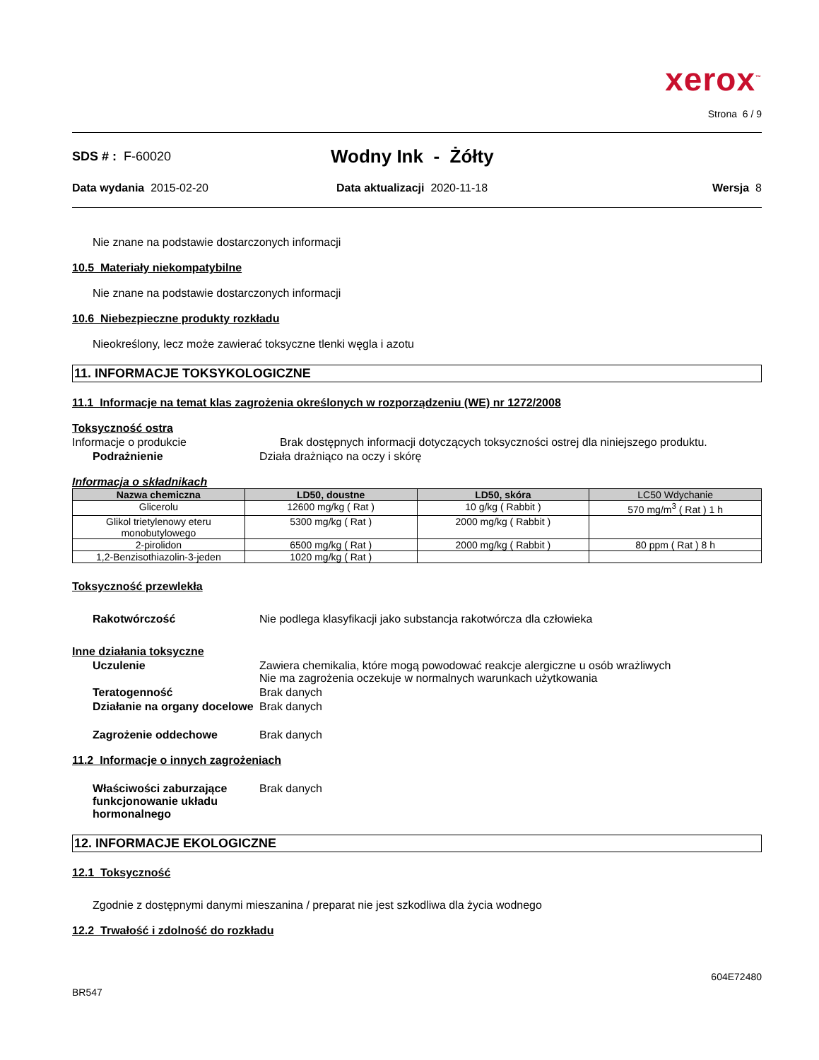xerox<sup>™</sup>
Strona 6 / 9
SDS # : F-60020
Wodny Ink - Żółty
Data wydania 2015-02-20 Data aktualizacji 2020-11-18 Wersja 8
Nie znane na podstawie dostarczonych informacji
10.5 Materiały niekompatybilne
Nie znane na podstawie dostarczonych informacji
10.6 Niebezpieczne produkty rozkładu
Nieokreślony, lecz może zawierać toksyczne tlenki węgla i azotu
11. INFORMACJE TOKSYKOLOGICZNE
11.1 Informacje na temat klas zagrożenia określonych w rozporządzeniu (WE) nr 1272/2008
Toksyczność ostra
Informacje o produkcie Brak dostępnych informacji dotyczących toksyczności ostrej dla niniejszego produktu.
Podrażnienie Działa drażniąco na oczy i skórę
Informacja o składnikach
| Nazwa chemiczna | LD50, doustne | LD50, skóra | LC50 Wdychanie |
| --- | --- | --- | --- |
| Glicerolu | 12600 mg/kg ( Rat ) | 10 g/kg ( Rabbit ) | 570 mg/m<sup>3</sup> ( Rat ) 1 h |
| Glikol trietylenowy eteru monobutylowego | 5300 mg/kg ( Rat ) | 2000 mg/kg ( Rabbit ) | |
| 2-pirolidon | 6500 mg/kg ( Rat ) | 2000 mg/kg ( Rabbit ) | 80 ppm ( Rat ) 8 h |
| 1,2-Benzisothiazolin-3-jeden | 1020 mg/kg ( Rat ) | | |
Toksyczność przewlekła
Rakotwórczość Nie podlega klasyfikacji jako substancja rakotwórcza dla człowieka
Inne działania toksyczne
Uczulenie Zawiera chemikalia, które mogą powodować reakcje alergiczne u osób wrażliwych
Nie ma zagrożenia oczekuje w normalnych warunkach użytkowania
Teratogenność Brak danych
Działanie na organy docelowe
Brak danych
Zagrożenie oddechowe Brak danych
11.2 Informacje o innych zagrożeniach
Właściwości zaburzające funkcjonowanie układu hormonalnego
Brak danych
12. INFORMACJE EKOLOGICZNE
12.1 Toksyczność
Zgodnie z dostępnymi danymi mieszanina / preparat nie jest szkodliwa dla życia wodnego
12.2 Trwałość i zdolność do rozkładu
604E72480
BR547